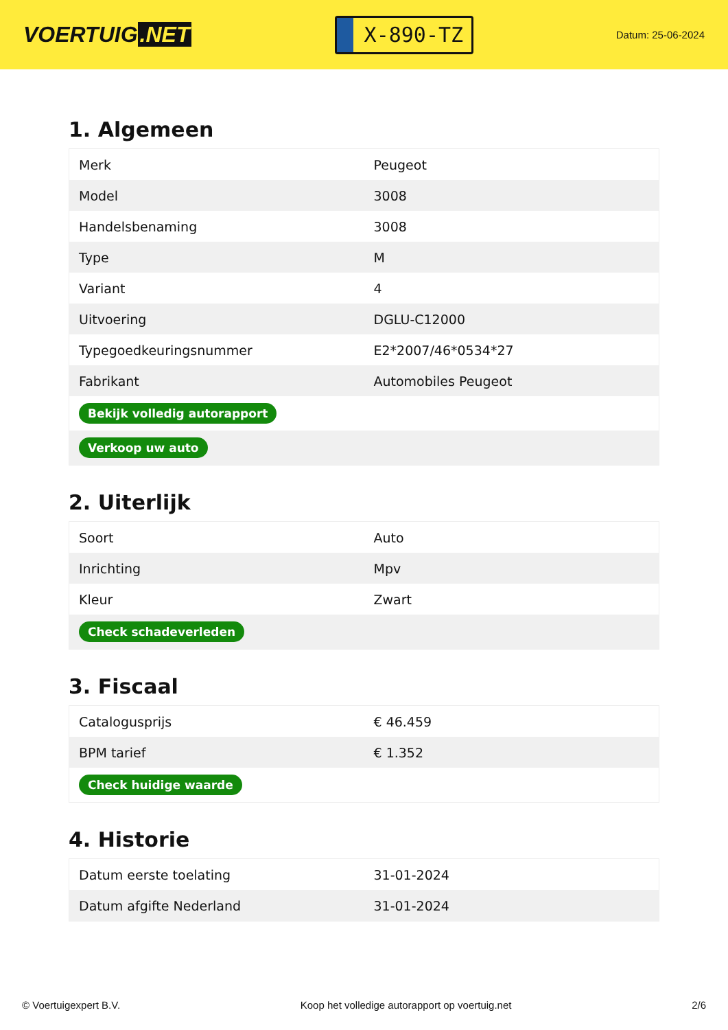VOERTUIG.NET
X-890-TZ
Datum: 25-06-2024
1. Algemeen
| Merk | Peugeot |
| Model | 3008 |
| Handelsbenaming | 3008 |
| Type | M |
| Variant | 4 |
| Uitvoering | DGLU-C12000 |
| Typegoedkeuringsnummer | E2*2007/46*0534*27 |
| Fabrikant | Automobiles Peugeot |
| Bekijk volledig autorapport | |
| Verkoop uw auto | |
2. Uiterlijk
| Soort | Auto |
| Inrichting | Mpv |
| Kleur | Zwart |
| Check schadeverleden | |
3. Fiscaal
| Catalogusprijs | € 46.459 |
| BPM tarief | € 1.352 |
| Check huidige waarde | |
4. Historie
| Datum eerste toelating | 31-01-2024 |
| Datum afgifte Nederland | 31-01-2024 |
© Voertuigexpert B.V. Koop het volledige autorapport op voertuig.net 2/6